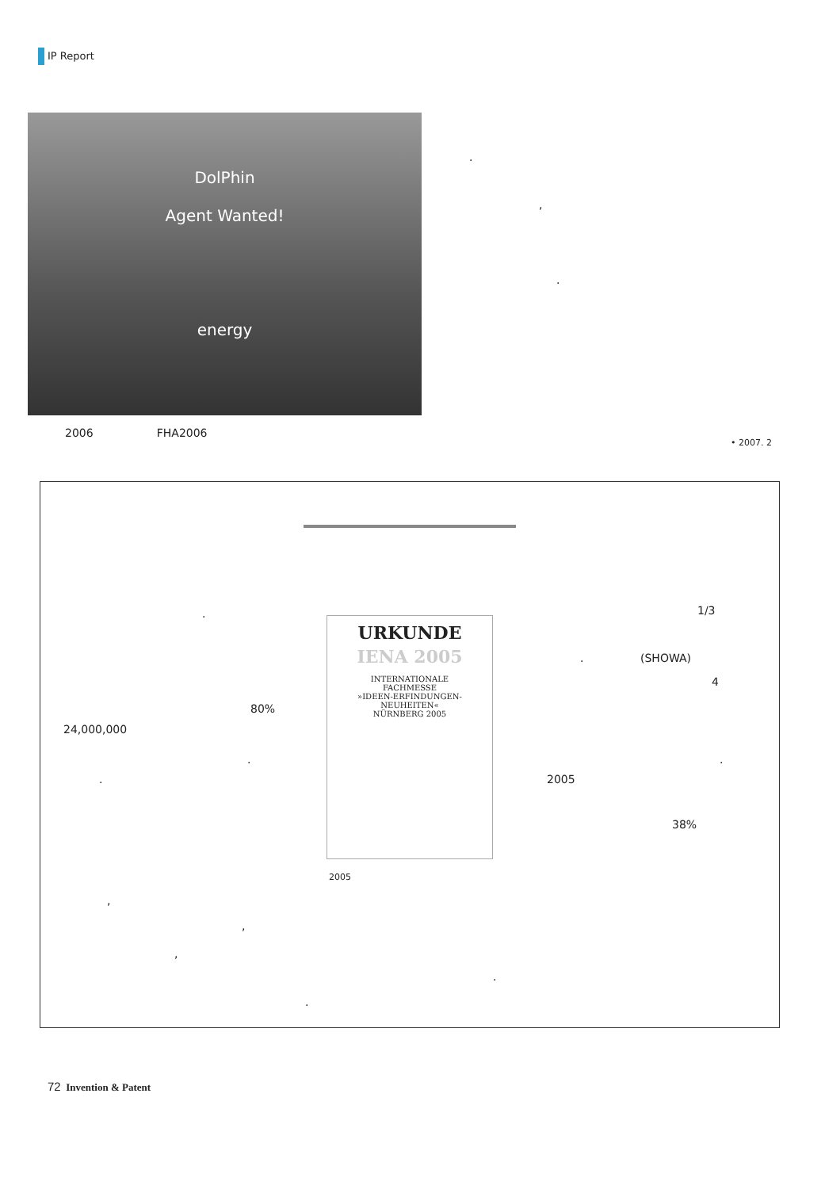IP Report
DolPhin
Agent Wanted!
energy
2006 FHA2006
.
,
.
• 2007. 2
.
80%
24,000,000
.
.
URKUNDE
IENA 2005
INTERNATIONALE
FACHMESSE
»IDEEN-ERFINDUNGEN-
NEUHEITEN«
NÜRNBERG 2005
2005
1/3
. (SHOWA)
4
.
2005
38%
,
,
,
.
.
72 Invention & Patent